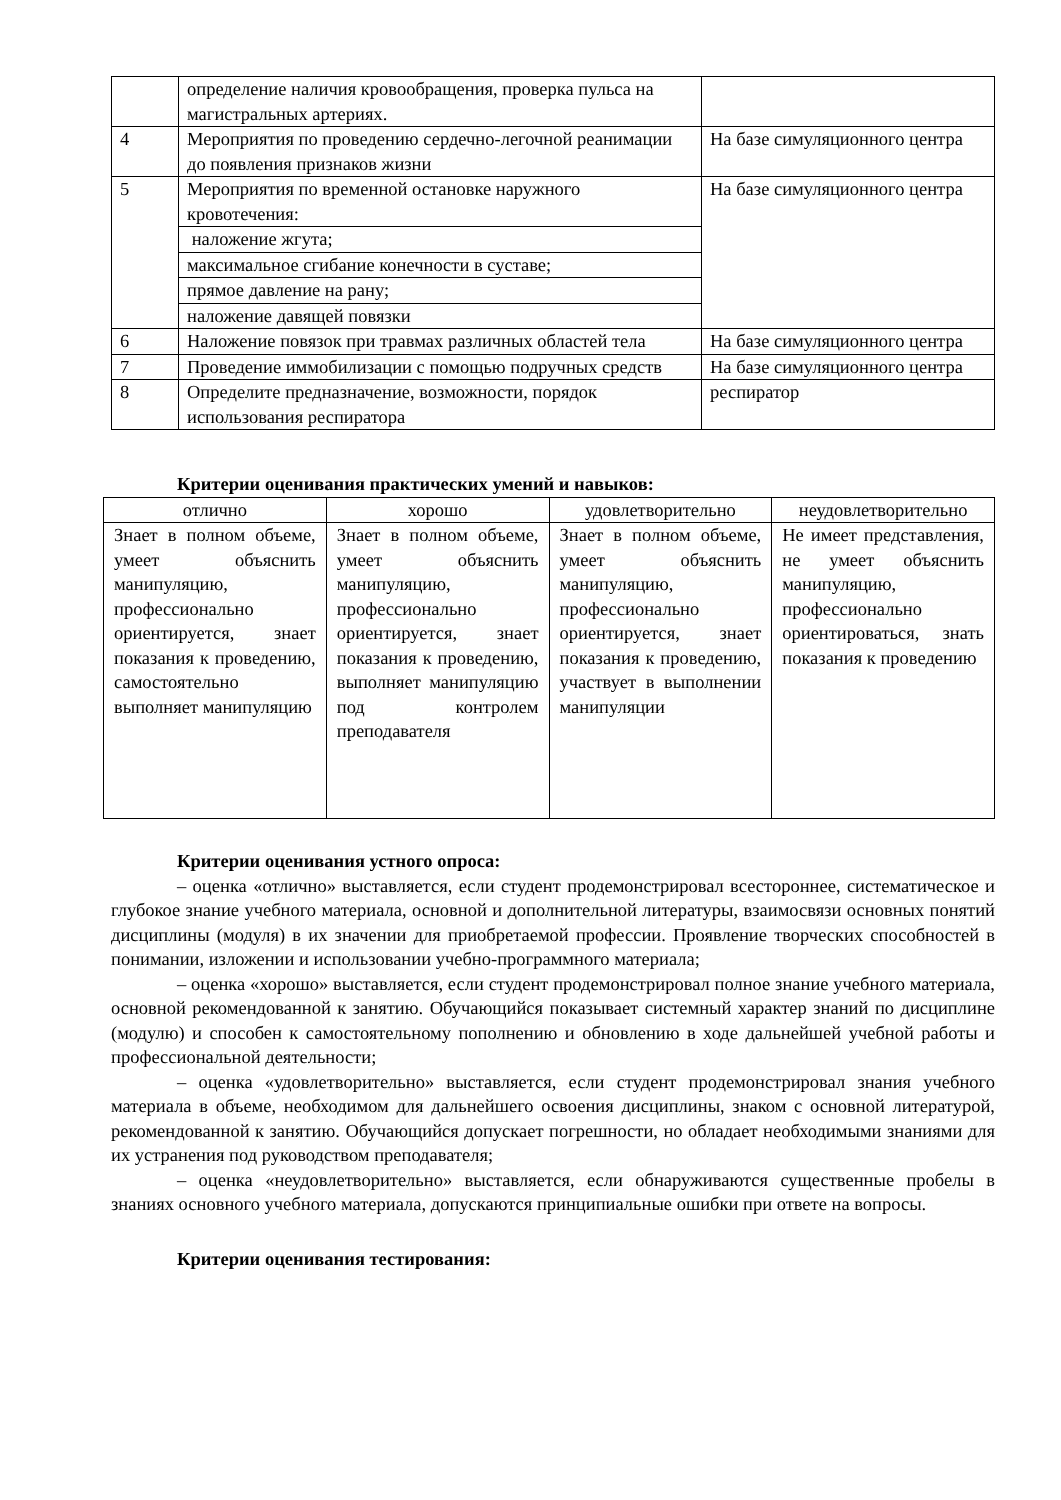| | определение наличия кровообращения, проверка пульса на магистральных артериях. | |
| 4 | Мероприятия по проведению сердечно-легочной реанимации до появления признаков жизни | На базе симуляционного центра |
| 5 | Мероприятия по временной остановке наружного кровотечения: | На базе симуляционного центра |
| | наложение жгута; | |
| | максимальное сгибание конечности в суставе; | |
| | прямое давление на рану; | |
| | наложение давящей повязки | |
| 6 | Наложение повязок при травмах различных областей тела | На базе симуляционного центра |
| 7 | Проведение иммобилизации с помощью подручных средств | На базе симуляционного центра |
| 8 | Определите предназначение, возможности, порядок использования респиратора | респиратор |
Критерии оценивания практических умений и навыков:
| отлично | хорошо | удовлетворительно | неудовлетворительно |
| Знает в полном объеме, умеет объяснить манипуляцию, профессионально ориентируется, знает показания к проведению, самостоятельно выполняет манипуляцию | Знает в полном объеме, умеет объяснить манипуляцию, профессионально ориентируется, знает показания к проведению, выполняет манипуляцию под контролем преподавателя | Знает в полном объеме, умеет объяснить манипуляцию, профессионально ориентируется, знает показания к проведению, участвует в выполнении манипуляции | Не имеет представления, не умеет объяснить манипуляцию, профессионально ориентироваться, знать показания к проведению |
Критерии оценивания устного опроса:
– оценка «отлично» выставляется, если студент продемонстрировал всестороннее, систематическое и глубокое знание учебного материала, основной и дополнительной литературы, взаимосвязи основных понятий дисциплины (модуля) в их значении для приобретаемой профессии. Проявление творческих способностей в понимании, изложении и использовании учебно-программного материала;
– оценка «хорошо» выставляется, если студент продемонстрировал полное знание учебного материала, основной рекомендованной к занятию. Обучающийся показывает системный характер знаний по дисциплине (модулю) и способен к самостоятельному пополнению и обновлению в ходе дальнейшей учебной работы и профессиональной деятельности;
– оценка «удовлетворительно» выставляется, если студент продемонстрировал знания учебного материала в объеме, необходимом для дальнейшего освоения дисциплины, знаком с основной литературой, рекомендованной к занятию. Обучающийся допускает погрешности, но обладает необходимыми знаниями для их устранения под руководством преподавателя;
– оценка «неудовлетворительно» выставляется, если обнаруживаются существенные пробелы в знаниях основного учебного материала, допускаются принципиальные ошибки при ответе на вопросы.
Критерии оценивания тестирования: